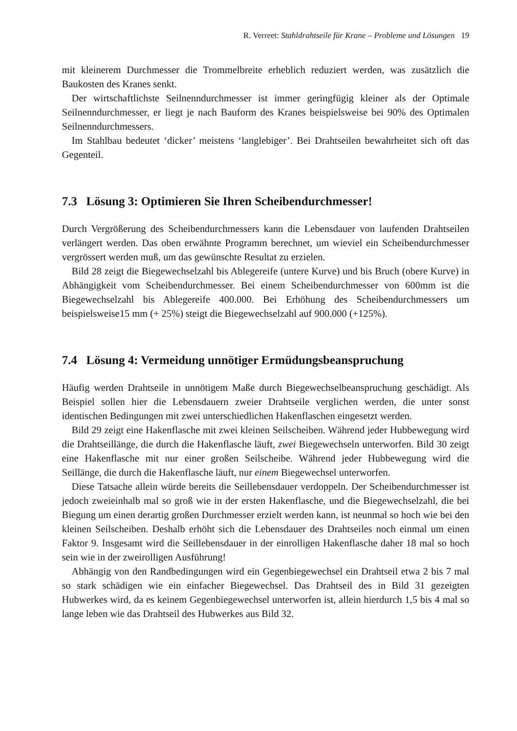R. Verreet: Stahldrahtseile für Krane – Probleme und Lösungen 19
mit kleinerem Durchmesser die Trommelbreite erheblich reduziert werden, was zusätzlich die Baukosten des Kranes senkt.
Der wirtschaftlichste Seilnenndurchmesser ist immer geringfügig kleiner als der Optimale Seilnenndurchmesser, er liegt je nach Bauform des Kranes beispielsweise bei 90% des Optimalen Seilnenndurchmessers.
Im Stahlbau bedeutet ‘dicker’ meistens ‘langlebiger’. Bei Drahtseilen bewahrheitet sich oft das Gegenteil.
7.3 Lösung 3: Optimieren Sie Ihren Scheibendurchmesser!
Durch Vergrößerung des Scheibendurchmessers kann die Lebensdauer von laufenden Drahtseilen verlängert werden. Das oben erwähnte Programm berechnet, um wieviel ein Scheibendurchmesser vergrössert werden muß, um das gewünschte Resultat zu erzielen.
Bild 28 zeigt die Biegewechselzahl bis Ablegereife (untere Kurve) und bis Bruch (obere Kurve) in Abhängigkeit vom Scheibendurchmesser. Bei einem Scheibendurchmesser von 600mm ist die Biegewechselzahl bis Ablegereife 400.000. Bei Erhöhung des Scheibendurchmessers um beispielsweise15 mm (+ 25%) steigt die Biegewechselzahl auf 900.000 (+125%).
7.4 Lösung 4: Vermeidung unnötiger Ermüdungsbeanspruchung
Häufig werden Drahtseile in unnötigem Maße durch Biegewechselbeanspruchung geschädigt. Als Beispiel sollen hier die Lebensdauern zweier Drahtseile verglichen werden, die unter sonst identischen Bedingungen mit zwei unterschiedlichen Hakenflaschen eingesetzt werden.
Bild 29 zeigt eine Hakenflasche mit zwei kleinen Seilscheiben. Während jeder Hubbewegung wird die Drahtseillänge, die durch die Hakenflasche läuft, zwei Biegewechseln unterworfen. Bild 30 zeigt eine Hakenflasche mit nur einer großen Seilscheibe. Während jeder Hubbewegung wird die Seillänge, die durch die Hakenflasche läuft, nur einem Biegewechsel unterworfen.
Diese Tatsache allein würde bereits die Seillebensdauer verdoppeln. Der Scheibendurchmesser ist jedoch zweieinhalb mal so groß wie in der ersten Hakenflasche, und die Biegewechselzahl, die bei Biegung um einen derartig großen Durchmesser erzielt werden kann, ist neunmal so hoch wie bei den kleinen Seilscheiben. Deshalb erhöht sich die Lebensdauer des Drahtseiles noch einmal um einen Faktor 9. Insgesamt wird die Seillebensdauer in der einrolligen Hakenflasche daher 18 mal so hoch sein wie in der zweirolligen Ausführung!
Abhängig von den Randbedingungen wird ein Gegenbiegewechsel ein Drahtseil etwa 2 bis 7 mal so stark schädigen wie ein einfacher Biegewechsel. Das Drahtseil des in Bild 31 gezeigten Hubwerkes wird, da es keinem Gegenbiegewechsel unterworfen ist, allein hierdurch 1,5 bis 4 mal so lange leben wie das Drahtseil des Hubwerkes aus Bild 32.